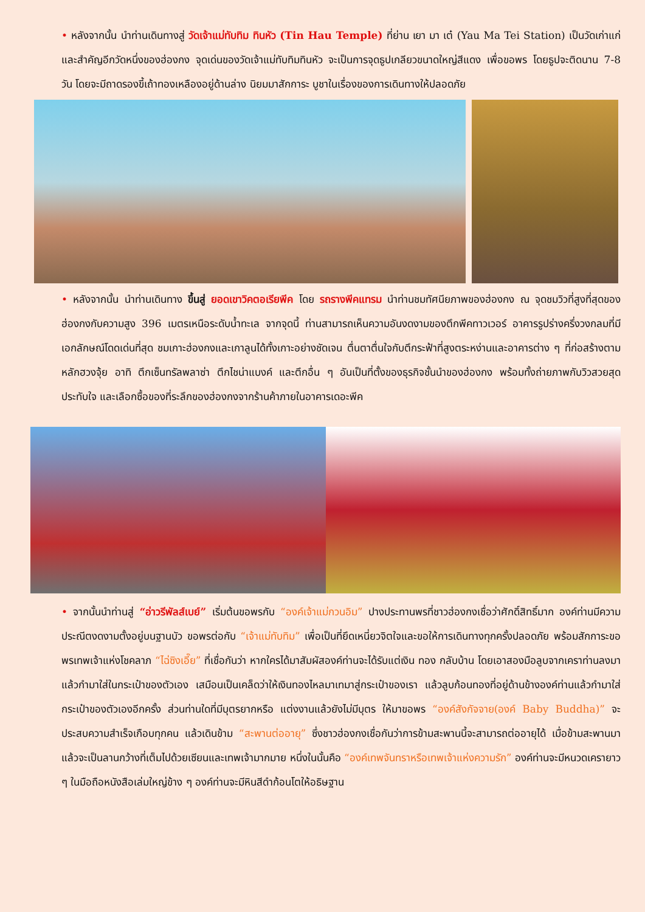• หลังจากนั้น นำท่านเดินทางสู่ วัดเจ้าแม่ทับทิม ทินหัว (Tin Hau Temple) ที่ย่าน เยา มา เต๋ (Yau Ma Tei Station) เป็นวัดเก่าแก่และสำคัญอีกวัดหนึ่งของฮ่องกง จุดเด่นของวัดเจ้าแม่ทับทิมทินหัว จะเป็นการจุดธูปเกลียวขนาดใหญ่สีแดง เพื่อขอพร โดยธูปจะติดนาน 7-8 วัน โดยจะมีถาดรองขี้เถ้าทองเหลืองอยู่ด้านล่าง นิยมมาสักการะ บูชาในเรื่องของการเดินทางให้ปลอดภัย
• หลังจากนั้น นำท่านเดินทาง ขึ้นสู่ ยอดเขาวิคตอเรียพีค โดย รถรางพีคแทรม นำท่านชมทัศนียภาพของฮ่องกง ณ จุดชมวิวที่สูงที่สุดของฮ่องกงกับความสูง 396 เมตรเหนือระดับน้ำทะเล จากจุดนี้ ท่านสามารถเห็นความอันงดงามของตึกพีคทาวเวอร์ อาคารรูปร่างครึ่งวงกลมที่มีเอกลักษณ์โดดเด่นที่สุด ชมเกาะฮ่องกงและเกาลูนได้ทั้งเกาะอย่างชัดเจน ตื่นตาตื่นใจกับตึกระฟ้าที่สูงตระหง่านและอาคารต่าง ๆ ที่ก่อสร้างตามหลักฮวงจุ้ย อาทิ ตึกเซ็นทรัลพลาซ่า ตึกไชน่าแบงค์ และตึกอื่น ๆ อันเป็นที่ตั้งของธุรกิจชั้นนำของฮ่องกง พร้อมทั้งถ่ายภาพกับวิวสวยสุดประทับใจ และเลือกซื้อของที่ระลึกของฮ่องกงจากร้านค้าภายในอาคารเดอะพีค
• จากนั้นนำท่านสู่ “อ่าวรีพัลส์เบย์” เริ่มต้นขอพรกับ “องค์เจ้าแม่กวนอิม” ปางประทานพรที่ชาวฮ่องกงเชื่อว่าศักดิ์สิทธิ์มาก องค์ท่านมีความประณีตงดงามตั้งอยู่บนฐานบัว ขอพรต่อกับ “เจ้าแม่ทับทิม” เพื่อเป็นที่ยึดเหนี่ยวจิตใจและขอให้การเดินทางทุกครั้งปลอดภัย พร้อมสักการะขอพรเทพเจ้าแห่งโชคลาภ “ไฉ่ซิงเอี๊ย” ที่เชื่อกันว่า หากใครได้มาสัมผัสองค์ท่านจะได้รับแต่เงิน ทอง กลับบ้าน โดยเอาสองมือลูบจากเคราท่านลงมาแล้วกำมาใส่ในกระเป๋าของตัวเอง เสมือนเป็นเคล็ดว่าให้เงินทองไหลมาเทมาสู่กระเป๋าของเรา แล้วลูบก้อนทองที่อยู่ด้านข้างองค์ท่านแล้วกำมาใส่กระเป๋าของตัวเองอีกครั้ง ส่วนท่านใดที่มีบุตรยากหรือ แต่งงานแล้วยังไม่มีบุตร ให้มาขอพร “องค์สังกัจจาย(องค์ Baby Buddha)” จะประสบความสำเร็จเกือบทุกคน แล้วเดินข้าม “สะพานต่ออายุ” ซึ่งชาวฮ่องกงเชื่อกันว่าการข้ามสะพานนี้จะสามารถต่ออายุได้ เมื่อข้ามสะพานมาแล้วจะเป็นลานกว้างที่เต็มไปด้วยเซียนและเทพเจ้ามากมาย หนึ่งในนั้นคือ “องค์เทพจันทราหรือเทพเจ้าแห่งความรัก” องค์ท่านจะมีหนวดเครายาว ๆ ในมือถือหนังสือเล่มใหญ่ข้าง ๆ องค์ท่านจะมีหินสีดำก้อนโตให้อธิษฐาน